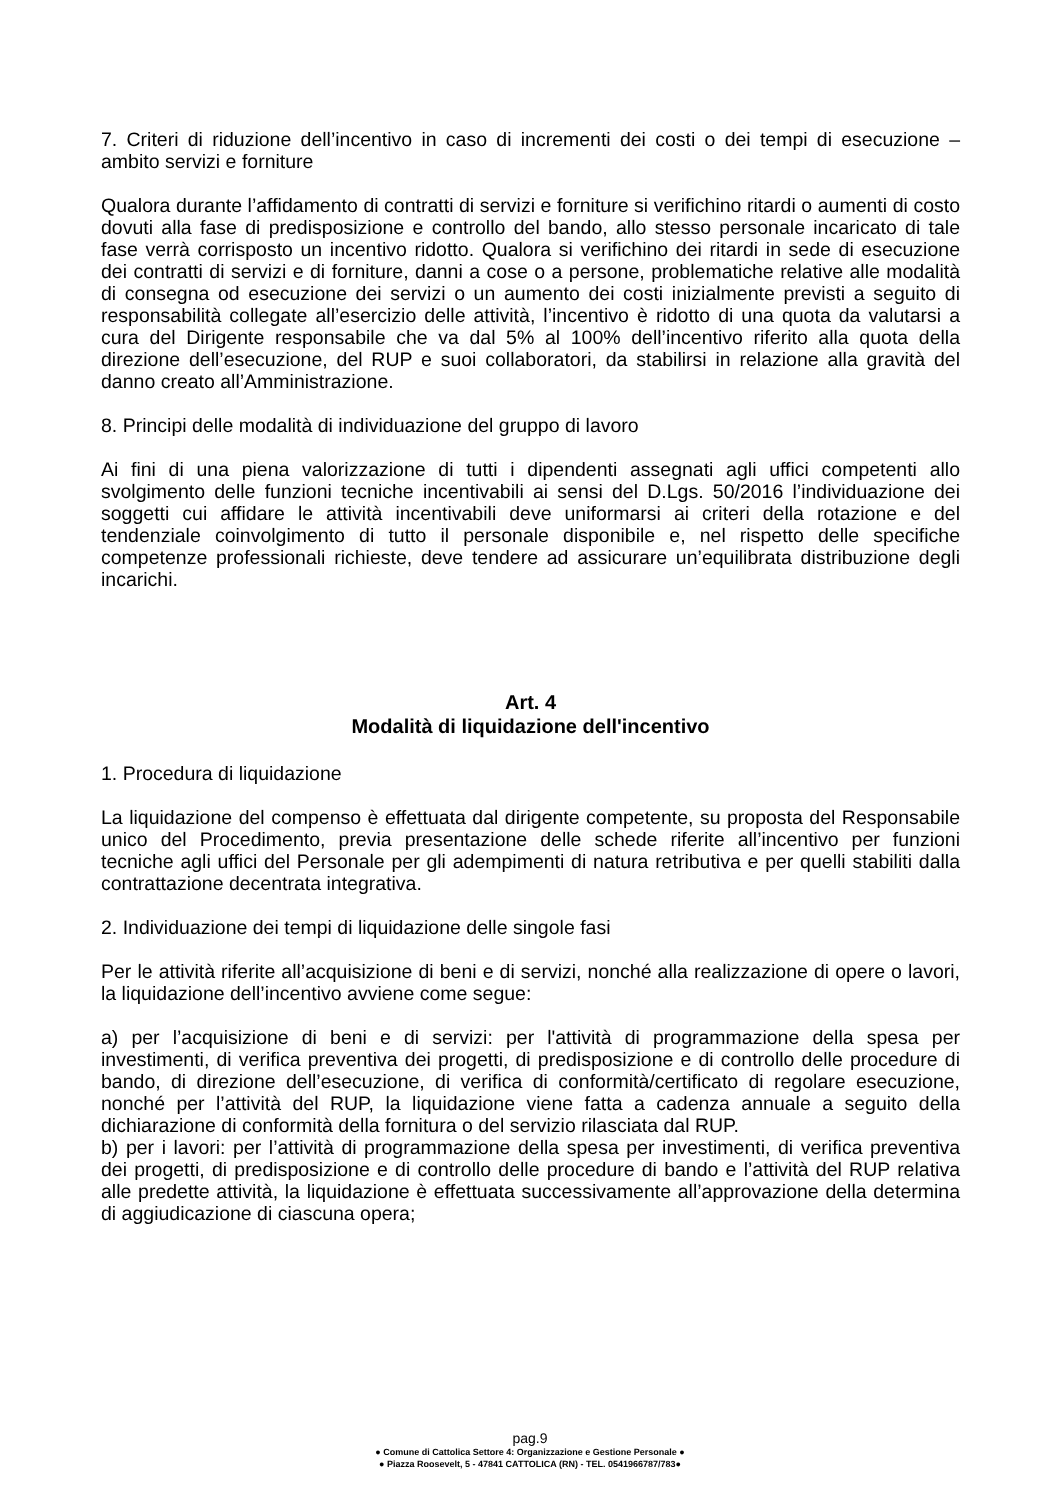7. Criteri di riduzione dell’incentivo in caso di incrementi dei costi o dei tempi di esecuzione – ambito servizi e forniture
Qualora durante l’affidamento di contratti di servizi e forniture si verifichino ritardi o aumenti di costo dovuti alla fase di predisposizione e controllo del bando, allo stesso personale incaricato di tale fase verrà corrisposto un incentivo ridotto. Qualora si verifichino dei ritardi in sede di esecuzione dei contratti di servizi e di forniture, danni a cose o a persone, problematiche relative alle modalità di consegna od esecuzione dei servizi o un aumento dei costi inizialmente previsti a seguito di responsabilità collegate all’esercizio delle attività, l’incentivo è ridotto di una quota da valutarsi a cura del Dirigente responsabile che va dal 5% al 100% dell’incentivo riferito alla quota della direzione dell’esecuzione, del RUP e suoi collaboratori, da stabilirsi in relazione alla gravità del danno creato all’Amministrazione.
8. Principi delle modalità di individuazione del gruppo di lavoro
Ai fini di una piena valorizzazione di tutti i dipendenti assegnati agli uffici competenti allo svolgimento delle funzioni tecniche incentivabili ai sensi del D.Lgs. 50/2016 l’individuazione dei soggetti cui affidare le attività incentivabili deve uniformarsi ai criteri della rotazione e del tendenziale coinvolgimento di tutto il personale disponibile e, nel rispetto delle specifiche competenze professionali richieste, deve tendere ad assicurare un’equilibrata distribuzione degli incarichi.
Art. 4
Modalità di liquidazione dell'incentivo
1. Procedura di liquidazione
La liquidazione del compenso è effettuata dal dirigente competente, su proposta del Responsabile unico del Procedimento, previa presentazione delle schede riferite all’incentivo per funzioni tecniche agli uffici del Personale per gli adempimenti di natura retributiva e per quelli stabiliti dalla contrattazione decentrata integrativa.
2. Individuazione dei tempi di liquidazione delle singole fasi
Per le attività riferite all’acquisizione di beni e di servizi, nonché alla realizzazione di opere o lavori, la liquidazione dell’incentivo avviene come segue:
a) per l’acquisizione di beni e di servizi: per l'attività di programmazione della spesa per investimenti, di verifica preventiva dei progetti, di predisposizione e di controllo delle procedure di bando, di direzione dell’esecuzione, di verifica di conformità/certificato di regolare esecuzione, nonché per l’attività del RUP, la liquidazione viene fatta a cadenza annuale a seguito della dichiarazione di conformità della fornitura o del servizio rilasciata dal RUP.
b) per i lavori: per l’attività di programmazione della spesa per investimenti, di verifica preventiva dei progetti, di predisposizione e di controllo delle procedure di bando e l’attività del RUP relativa alle predette attività, la liquidazione è effettuata successivamente all’approvazione della determina di aggiudicazione di ciascuna opera;
pag.9
● Comune di Cattolica Settore 4: Organizzazione e Gestione Personale ●
● Piazza Roosevelt, 5 - 47841 CATTOLICA (RN) - TEL. 0541966787/783●